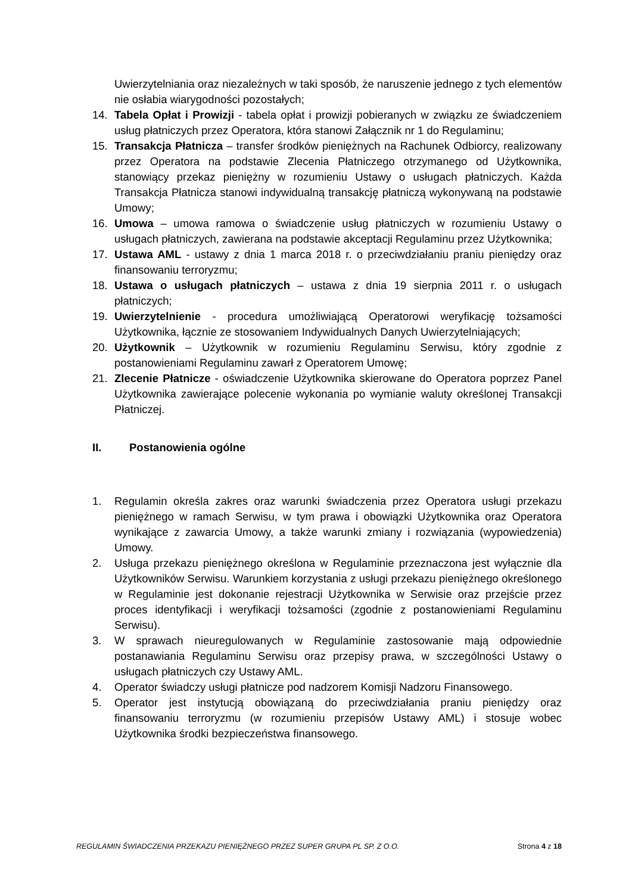Uwierzytelniania oraz niezależnych w taki sposób, że naruszenie jednego z tych elementów nie osłabia wiarygodności pozostałych;
14. Tabela Opłat i Prowizji - tabela opłat i prowizji pobieranych w związku ze świadczeniem usług płatniczych przez Operatora, która stanowi Załącznik nr 1 do Regulaminu;
15. Transakcja Płatnicza – transfer środków pieniężnych na Rachunek Odbiorcy, realizowany przez Operatora na podstawie Zlecenia Płatniczego otrzymanego od Użytkownika, stanowiący przekaz pieniężny w rozumieniu Ustawy o usługach płatniczych. Każda Transakcja Płatnicza stanowi indywidualną transakcję płatniczą wykonywaną na podstawie Umowy;
16. Umowa – umowa ramowa o świadczenie usług płatniczych w rozumieniu Ustawy o usługach płatniczych, zawierana na podstawie akceptacji Regulaminu przez Użytkownika;
17. Ustawa AML - ustawy z dnia 1 marca 2018 r. o przeciwdziałaniu praniu pieniędzy oraz finansowaniu terroryzmu;
18. Ustawa o usługach płatniczych – ustawa z dnia 19 sierpnia 2011 r. o usługach płatniczych;
19. Uwierzytelnienie - procedura umożliwiającą Operatorowi weryfikację tożsamości Użytkownika, łącznie ze stosowaniem Indywidualnych Danych Uwierzytelniających;
20. Użytkownik – Użytkownik w rozumieniu Regulaminu Serwisu, który zgodnie z postanowieniami Regulaminu zawarł z Operatorem Umowę;
21. Zlecenie Płatnicze - oświadczenie Użytkownika skierowane do Operatora poprzez Panel Użytkownika zawierające polecenie wykonania po wymianie waluty określonej Transakcji Płatniczej.
II. Postanowienia ogólne
1. Regulamin określa zakres oraz warunki świadczenia przez Operatora usługi przekazu pieniężnego w ramach Serwisu, w tym prawa i obowiązki Użytkownika oraz Operatora wynikające z zawarcia Umowy, a także warunki zmiany i rozwiązania (wypowiedzenia) Umowy.
2. Usługa przekazu pieniężnego określona w Regulaminie przeznaczona jest wyłącznie dla Użytkowników Serwisu. Warunkiem korzystania z usługi przekazu pieniężnego określonego w Regulaminie jest dokonanie rejestracji Użytkownika w Serwisie oraz przejście przez proces identyfikacji i weryfikacji tożsamości (zgodnie z postanowieniami Regulaminu Serwisu).
3. W sprawach nieuregulowanych w Regulaminie zastosowanie mają odpowiednie postanawiania Regulaminu Serwisu oraz przepisy prawa, w szczególności Ustawy o usługach płatniczych czy Ustawy AML.
4. Operator świadczy usługi płatnicze pod nadzorem Komisji Nadzoru Finansowego.
5. Operator jest instytucją obowiązaną do przeciwdziałania praniu pieniędzy oraz finansowaniu terroryzmu (w rozumieniu przepisów Ustawy AML) i stosuje wobec Użytkownika środki bezpieczeństwa finansowego.
REGULAMIN ŚWIADCZENIA PRZEKAZU PIENIĘŻNEGO PRZEZ SUPER GRUPA PL SP. Z O.O. Strona 4 z 18